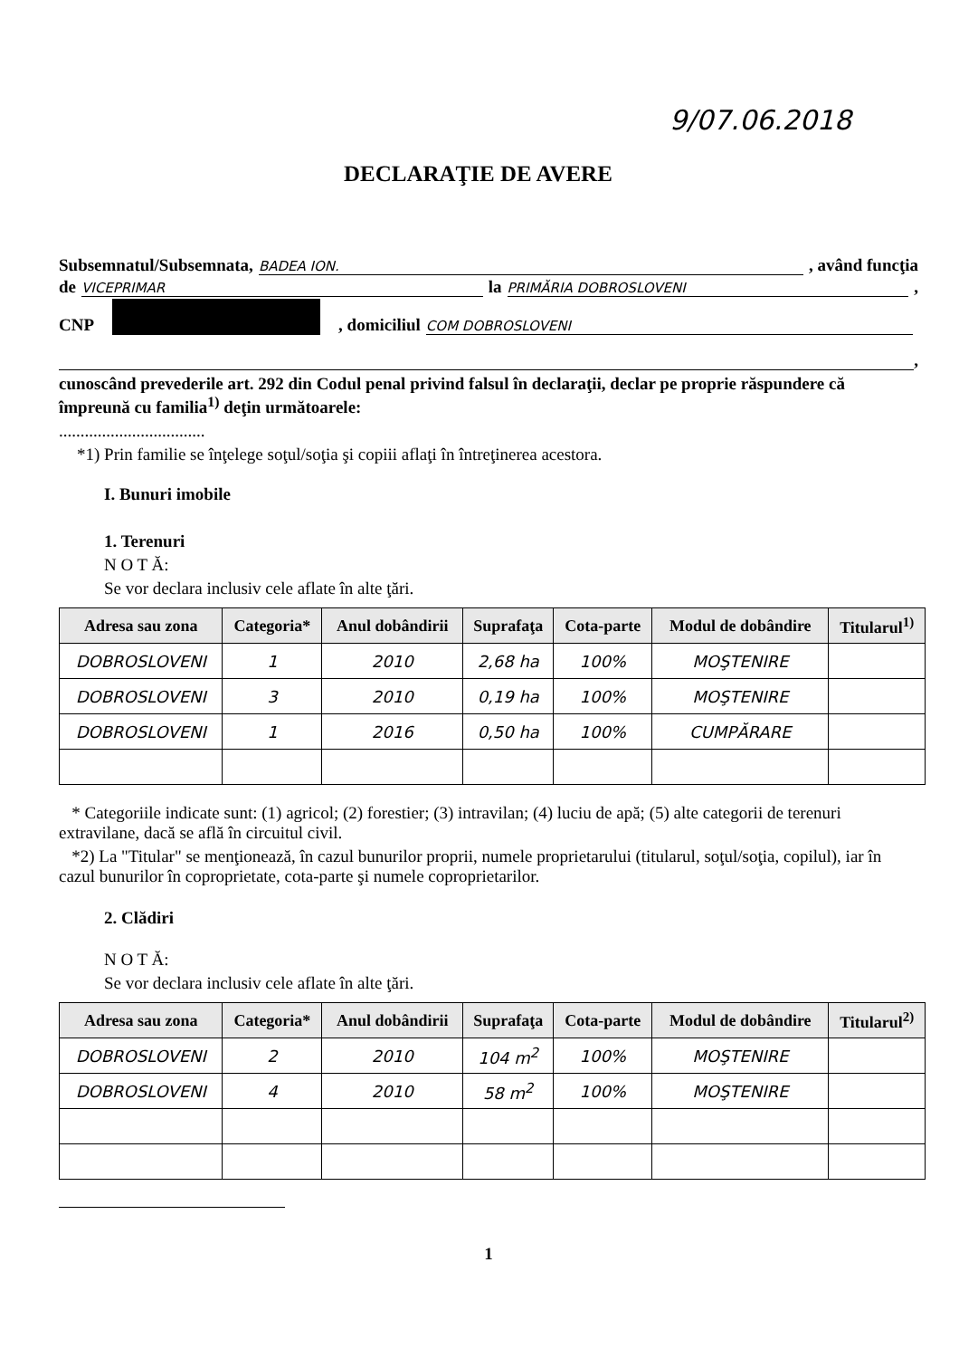9/07.06.2018
DECLARAŢIE DE AVERE
Subsemnatul/Subsemnata, BADEA ION. , având funcţia
de VICEPRIMAR la PRIMĂRIA DOBROSLOVENI ,
CNP , domiciliul COM DOBROSLOVENI
,
cunoscând prevederile art. 292 din Codul penal privind falsul în declaraţii, declar pe proprie răspundere că împreună cu familia<sup>1)</sup> deţin următoarele:
..................................
*1) Prin familie se înţelege soţul/soţia şi copiii aflaţi în întreţinerea acestora.
I. Bunuri imobile
1. Terenuri
N O T Ă:
Se vor declara inclusiv cele aflate în alte ţări.
| Adresa sau zona | Categoria* | Anul dobândirii | Suprafaţa | Cota-parte | Modul de dobândire | Titularul<sup>1)</sup> |
| --- | --- | --- | --- | --- | --- | --- |
| DOBROSLOVENI | 1 | 2010 | 2,68 ha | 100% | MOŞTENIRE | |
| DOBROSLOVENI | 3 | 2010 | 0,19 ha | 100% | MOŞTENIRE | |
| DOBROSLOVENI | 1 | 2016 | 0,50 ha | 100% | CUMPĂRARE | |
* Categoriile indicate sunt: (1) agricol; (2) forestier; (3) intravilan; (4) luciu de apă; (5) alte categorii de terenuri extravilane, dacă se află în circuitul civil.
*2) La "Titular" se menţionează, în cazul bunurilor proprii, numele proprietarului (titularul, soţul/soţia, copilul), iar în cazul bunurilor în coproprietate, cota-parte şi numele coproprietarilor.
2. Clădiri
N O T Ă:
Se vor declara inclusiv cele aflate în alte ţări.
| Adresa sau zona | Categoria* | Anul dobândirii | Suprafaţa | Cota-parte | Modul de dobândire | Titularul<sup>2)</sup> |
| --- | --- | --- | --- | --- | --- | --- |
| DOBROSLOVENI | 2 | 2010 | 104 m<sup>2</sup> | 100% | MOŞTENIRE | |
| DOBROSLOVENI | 4 | 2010 | 58 m<sup>2</sup> | 100% | MOŞTENIRE | |
1